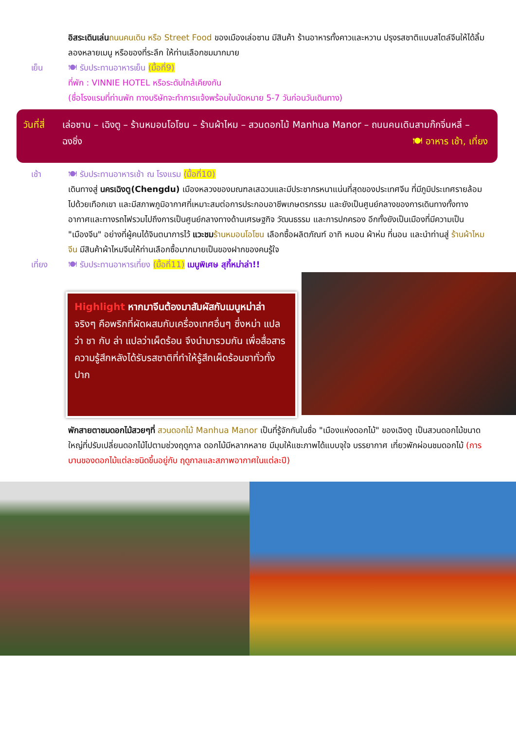อิสระเดินเล่น ถนนคนเดิน หรือ Street Food ของเมืองเล่อซาน มีสินค้า ร้านอาหารทั้งคาวและหวาน ปรุงรสชาติแบบสไตล์จีนให้ได้ลิ้มลองหลายเมนู หรือของที่ระลึก ให้ท่านเลือกชมมากมาย
เย็น 🍽 รับประทานอาหารเย็น (มื้อที่9)
ที่พัก : VINNIE HOTEL หรือระดับใกล้เคียงกัน
(ชื่อโรงแรมที่ท่านพัก ทางบริษัทจะทำการแจ้งพร้อมใบนัดหมาย 5-7 วันก่อนวันเดินทาง)
วันที่สี่
เล่อซาน – เฉิงตู – ร้านหมอนโอโซน – ร้านผ้าไหม – สวนดอกไม้ Manhua Manor – ถนนคนเดินสามก๊กจิ่นหลี่ – ฉงชิ่ง 🍽 อาหาร เช้า, เที่ยง
เช้า 🍽 รับประทานอาหารเช้า ณ โรงแรม (มื้อที่10)
เดินทางสู่ นครเฉิงตู(Chengdu) เมืองหลวงของมณฑลเสฉวนและมีประชากรหนาแน่นที่สุดของประเทศจีน ที่มีภูมิประเทศรายล้อมไปด้วยเทือกเขา และมีสภาพภูมิอากาศที่เหมาะสมต่อการประกอบอาชีพเกษตรกรรม และยังเป็นศูนย์กลางของการเดินทางทั้งทางอากาศและทางรถไฟรวมไปถึงการเป็นศูนย์กลางทางด้านเศรษฐกิจ วัฒนธรรม และการปกครอง อีกทั้งยังเป็นเมืองที่มีความเป็น "เมืองจีน" อย่างที่ผู้คนได้จินตนาการไว้ แวะชม ร้านหมอนโอโซน เลือกซื้อผลิตภัณฑ์ อาทิ หมอน ผ้าห่ม ที่นอน และนำท่านสู่ ร้านผ้าไหมจีน มีสินค้าผ้าไหมจีนให้ท่านเลือกซื้อมากมายเป็นของฝากของคนรู้ใจ
เที่ยง 🍽 รับประทานอาหารเที่ยง (มื้อที่11) เมนูพิเศษ สุกี้หม่าล่า!!
Highlight หากมาจีนต้องมาสัมผัสกับเมนูหม่าล่า จริงๆ คือพริกที่ผัดผสมกับเครื่องเทศอื่นๆ ซึ่งหม่า แปลว่า ชา กับ ล่า แปลว่าเผ็ดร้อน จึงนำมารวมกัน เพื่อสื่อสารความรู้สึกหลังได้รับรสชาติที่ทำให้รู้สึกเผ็ดร้อนชาทั่วทั้งปาก
พักสายตาชมดอกไม้สวยๆที่ สวนดอกไม้ Manhua Manor เป็นที่รู้จักกันในชื่อ "เมืองแห่งดอกไม้" ของเฉิงตู เป็นสวนดอกไม้ขนาดใหญ่ที่ปรับเปลี่ยนดอกไม้ไปตามช่วงฤดูกาล ดอกไม้มีหลากหลาย มีมุมให้แชะภาพได้แบบจุใจ บรรยากาศ เที่ยวพักผ่อนชมดอกไม้ (การบานของดอกไม้แต่ละชนิดขึ้นอยู่กับ ฤดูกาลและสภาพอากาศในแต่ละปี)